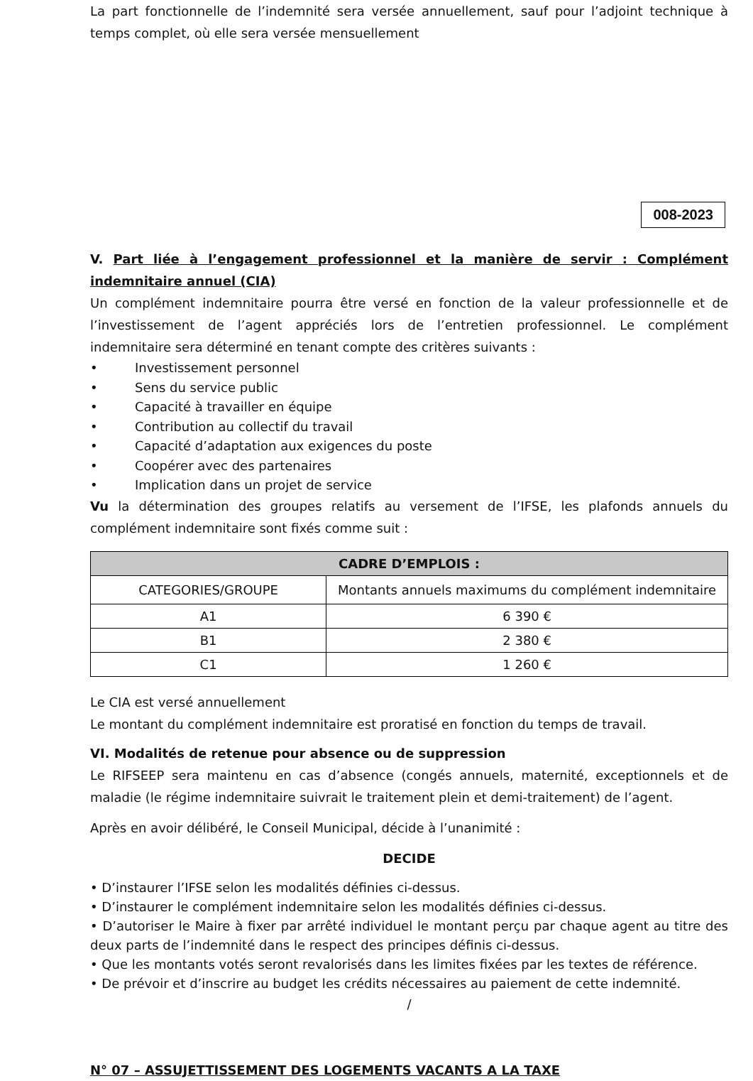La part fonctionnelle de l’indemnité sera versée annuellement, sauf pour l’adjoint technique à temps complet, où elle sera versée mensuellement
008-2023
V. Part liée à l’engagement professionnel et la manière de servir : Complément indemnitaire annuel (CIA)
Un complément indemnitaire pourra être versé en fonction de la valeur professionnelle et de l’investissement de l’agent appréciés lors de l’entretien professionnel. Le complément indemnitaire sera déterminé en tenant compte des critères suivants :
• Investissement personnel
• Sens du service public
• Capacité à travailler en équipe
• Contribution au collectif du travail
• Capacité d’adaptation aux exigences du poste
• Coopérer avec des partenaires
• Implication dans un projet de service
Vu la détermination des groupes relatifs au versement de l’IFSE, les plafonds annuels du complément indemnitaire sont fixés comme suit :
| CADRE D’EMPLOIS : | |
| --- | --- |
| CATEGORIES/GROUPE | Montants annuels maximums du complément indemnitaire |
| A1 | 6 390 € |
| B1 | 2 380 € |
| C1 | 1 260 € |
Le CIA est versé annuellement
Le montant du complément indemnitaire est proratisé en fonction du temps de travail.
VI. Modalités de retenue pour absence ou de suppression
Le RIFSEEP sera maintenu en cas d’absence (congés annuels, maternité, exceptionnels et de maladie (le régime indemnitaire suivrait le traitement plein et demi-traitement) de l’agent.
Après en avoir délibéré, le Conseil Municipal, décide à l’unanimité :
DECIDE
• D’instaurer l’IFSE selon les modalités définies ci-dessus.
• D’instaurer le complément indemnitaire selon les modalités définies ci-dessus.
• D’autoriser le Maire à fixer par arrêté individuel le montant perçu par chaque agent au titre des deux parts de l’indemnité dans le respect des principes définis ci-dessus.
• Que les montants votés seront revalorisés dans les limites fixées par les textes de référence.
• De prévoir et d’inscrire au budget les crédits nécessaires au paiement de cette indemnité.
/
N° 07 – ASSUJETTISSEMENT DES LOGEMENTS VACANTS A LA TAXE